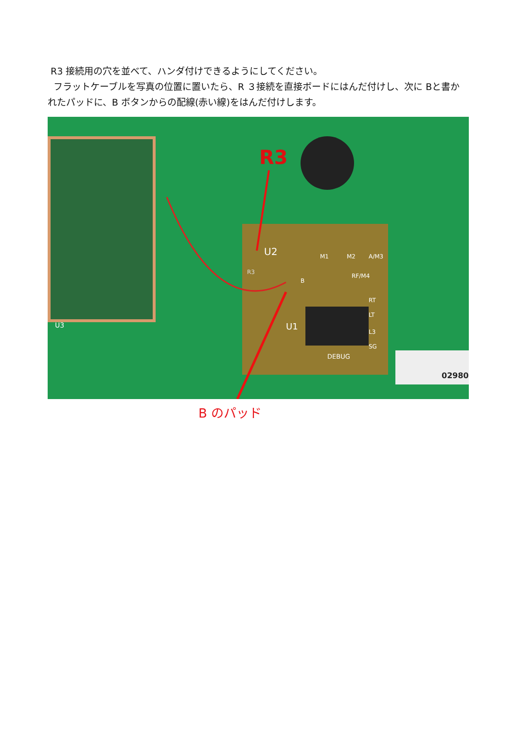R3 接続用の穴を並べて、ハンダ付けできるようにしてください。
フラットケーブルを写真の位置に置いたら、R ３接続を直接ボードにはんだ付けし、次に Bと書かれたパッドに、B ボタンからの配線(赤い線)をはんだ付けします。
R3
U2
R3
B
M1 M2 A/M3
RF/M4
RT
LT
L3
SG
U1
DEBUG
U3
02980
B のパッド